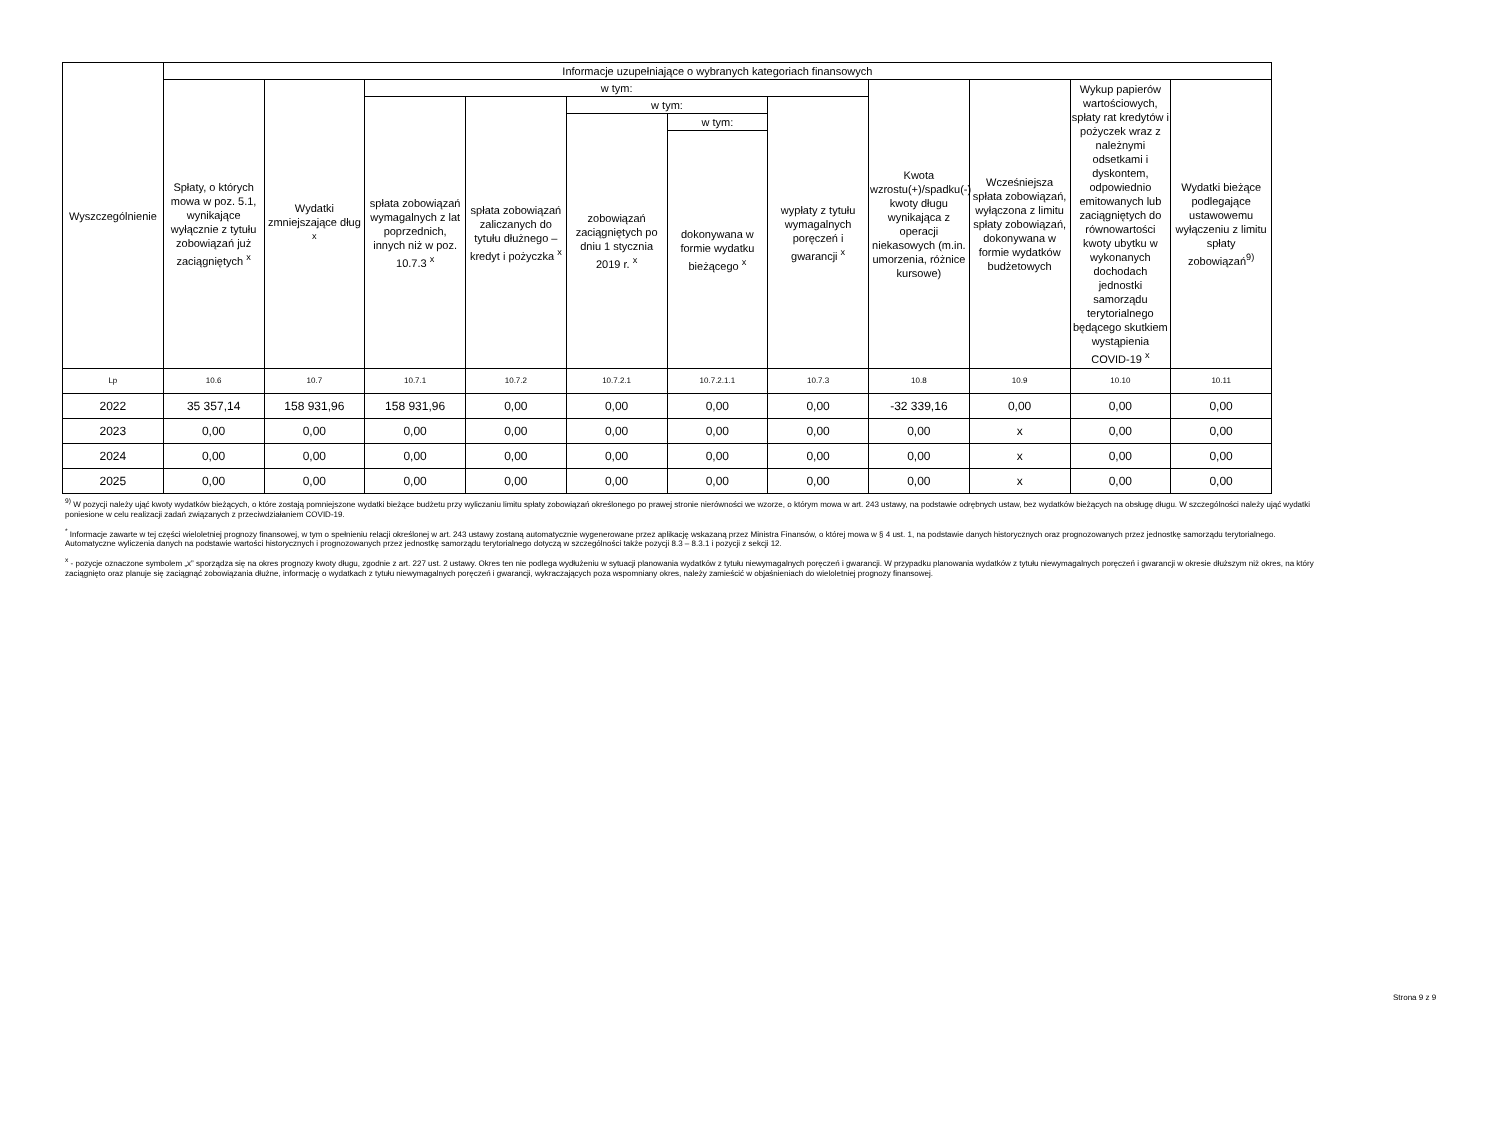| Wyszczególnienie | Informacje uzupełniające o wybranych kategoriach finansowych | | | | | | | | | | |
| --- | --- | --- | --- | --- | --- | --- | --- | --- | --- | --- | --- |
| | Spłaty, o których mowa w poz. 5.1, wynikające wyłącznie z tytułu zobowiązań już zaciągniętych <sup>x</sup> | Wydatki zmniejszające dług <sup>x</sup> | w tym: | | | | | Kwota wzrostu(+)/spadku(-) kwoty długu wynikająca z operacji niekasowych (m.in. umorzenia, różnice kursowe) | Wcześniejsza spłata zobowiązań, wyłączona z limitu spłaty zobowiązań, dokonywana w formie wydatków budżetowych | Wykup papierów wartościowych, spłaty rat kredytów i pożyczek wraz z należnymi odsetkami i dyskontem, odpowiednio emitowanych lub zaciągniętych do równowartości kwoty ubytku w wykonanych dochodach jednostki samorządu terytorialnego będącego skutkiem wystąpienia COVID-19 <sup>x</sup> | Wydatki bieżące podlegające ustawowemu wyłączeniu z limitu spłaty zobowiązań<sup>9)</sup> |
| | | | spłata zobowiązań wymagalnych z lat poprzednich, innych niż w poz. 10.7.3 <sup>x</sup> | spłata zobowiązań zaliczanych do tytułu dłużnego – kredyt i pożyczka <sup>x</sup> | w tym: | | wypłaty z tytułu wymagalnych poręczeń i gwarancji <sup>x</sup> | | | | |
| | | | | | zobowiązań zaciągniętych po dniu 1 stycznia 2019 r. <sup>x</sup> | w tym: | | | | | |
| | | | | | | dokonywana w formie wydatku bieżącego <sup>x</sup> | | | | | |
| Lp | 10.6 | 10.7 | 10.7.1 | 10.7.2 | 10.7.2.1 | 10.7.2.1.1 | 10.7.3 | 10.8 | 10.9 | 10.10 | 10.11 |
| 2022 | 35 357,14 | 158 931,96 | 158 931,96 | 0,00 | 0,00 | 0,00 | 0,00 | -32 339,16 | 0,00 | 0,00 | 0,00 |
| 2023 | 0,00 | 0,00 | 0,00 | 0,00 | 0,00 | 0,00 | 0,00 | 0,00 | x | 0,00 | 0,00 |
| 2024 | 0,00 | 0,00 | 0,00 | 0,00 | 0,00 | 0,00 | 0,00 | 0,00 | x | 0,00 | 0,00 |
| 2025 | 0,00 | 0,00 | 0,00 | 0,00 | 0,00 | 0,00 | 0,00 | 0,00 | x | 0,00 | 0,00 |
<sup>9)</sup> W pozycji należy ująć kwoty wydatków bieżących, o które zostają pomniejszone wydatki bieżące budżetu przy wyliczaniu limitu spłaty zobowiązań określonego po prawej stronie nierówności we wzorze, o którym mowa w art. 243 ustawy, na podstawie odrębnych ustaw, bez wydatków bieżących na obsługę długu. W szczególności należy ująć wydatki poniesione w celu realizacji zadań związanych z przeciwdziałaniem COVID-19.
<sup>*</sup> Informacje zawarte w tej części wieloletniej prognozy finansowej, w tym o spełnieniu relacji określonej w art. 243 ustawy zostaną automatycznie wygenerowane przez aplikację wskazaną przez Ministra Finansów, o której mowa w § 4 ust. 1, na podstawie danych historycznych oraz prognozowanych przez jednostkę samorządu terytorialnego. Automatyczne wyliczenia danych na podstawie wartości historycznych i prognozowanych przez jednostkę samorządu terytorialnego dotyczą w szczególności także pozycji 8.3 – 8.3.1 i pozycji z sekcji 12.
<sup>x</sup> - pozycje oznaczone symbolem „x” sporządza się na okres prognozy kwoty długu, zgodnie z art. 227 ust. 2 ustawy. Okres ten nie podlega wydłużeniu w sytuacji planowania wydatków z tytułu niewymagalnych poręczeń i gwarancji. W przypadku planowania wydatków z tytułu niewymagalnych poręczeń i gwarancji w okresie dłuższym niż okres, na który zaciągnięto oraz planuje się zaciągnąć zobowiązania dłużne, informację o wydatkach z tytułu niewymagalnych poręczeń i gwarancji, wykraczających poza wspomniany okres, należy zamieścić w objaśnieniach do wieloletniej prognozy finansowej.
Strona 9 z 9